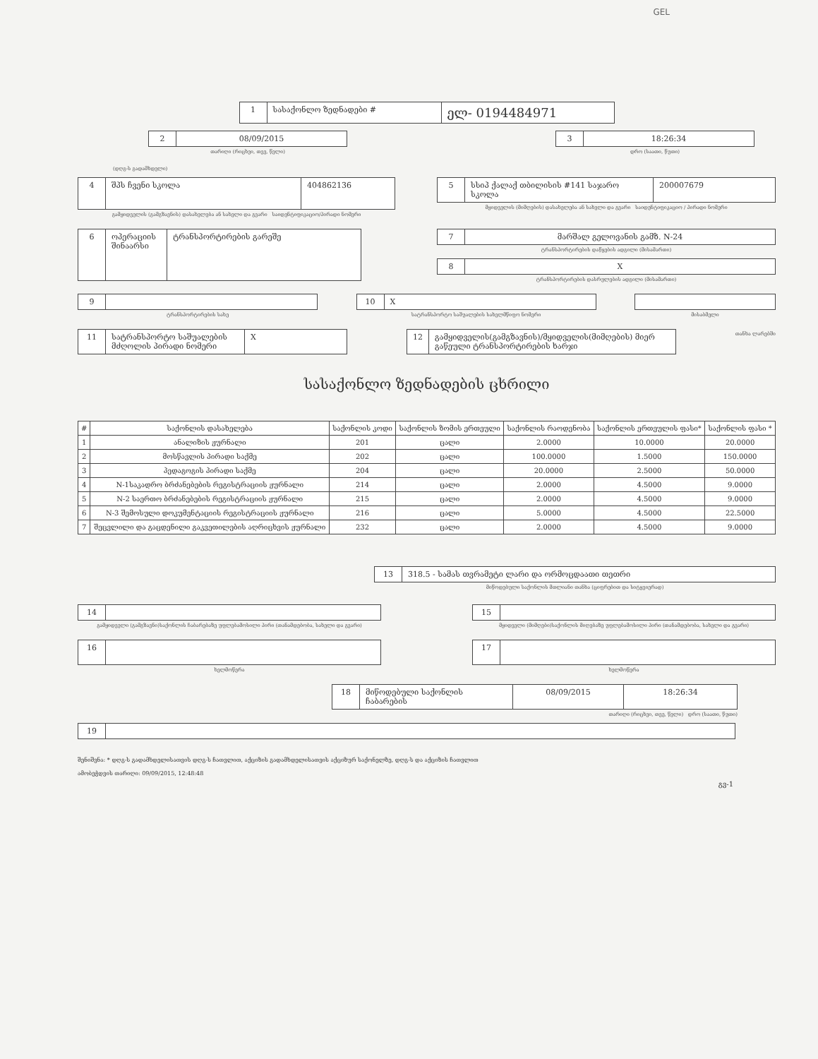GEL
1 სასაქონლო ზედნადები #
ელ- 0194484971
2 08/09/2015
თარიღი (რიცხვი, თვე, წელი)
3 18:26:34
დრო (საათი, წუთი)
(დღგ-ს გადამხდელი)
4
შპს ჩვენი სკოლა
404862136
გამყიდველის (გამგზავნის) დასახელება ან სახელი და გვარი საიდენტიფიკაციო/პირადი ნომერი
5 სსიპ ქალაქ თბილისის #141 საჯარო სკოლა 200007679
მყიდველის (მიმღების) დასახელება ან სახელი და გვარი საიდენტიფიკაციო / პირადი ნომერი
6 ოპერაციის შინაარსი
ტრანსპორტირების გარეშე
7 მარშალ გელოვანის გამზ. N-24
ტრანსპორტირების დაწყების ადგილი (მისამართი)
8 X
ტრანსპორტირების დასრულების ადგილი (მისამართი)
9
ტრანსპორტირების სახე
10 X
სატრანსპორტო საშუალების სახელმწიფო ნომერი
მისაბმელი
11 სატრანსპორტო საშუალების მძღოლის პირადი ნომერი
X
12 გამყიდველის(გამგზავნის)/მყიდველის(მიმღების) მიერ გაწეული ტრანსპორტირების ხარჯი
თანხა ლარებში
სასაქონლო ზედნადების ცხრილი
| # | საქონლის დასახელება | საქონლის კოდი | საქონლის ზომის ერთეული | საქონლის რაოდენობა | საქონლის ერთეულის ფასი* | საქონლის ფასი * |
| --- | --- | --- | --- | --- | --- | --- |
| 1 | ანალიზის ჟურნალი | 201 | ცალი | 2.0000 | 10.0000 | 20.0000 |
| 2 | მოსწავლის პირადი საქმე | 202 | ცალი | 100.0000 | 1.5000 | 150.0000 |
| 3 | პედაგოგის პირადი საქმე | 204 | ცალი | 20.0000 | 2.5000 | 50.0000 |
| 4 | N-1საკადრო ბრძანებების რეგისტრაციის ჟურნალი | 214 | ცალი | 2.0000 | 4.5000 | 9.0000 |
| 5 | N-2 საერთო ბრძანებების რეგისტრაციის ჟურნალი | 215 | ცალი | 2.0000 | 4.5000 | 9.0000 |
| 6 | N-3 შემოსული დოკუმენტაციის რეგისტრაციის ჟურნალი | 216 | ცალი | 5.0000 | 4.5000 | 22.5000 |
| 7 | შეცვლილი და გაცდენილი გაკვეთილების აღრიცხვის ჟურნალი | 232 | ცალი | 2.0000 | 4.5000 | 9.0000 |
13 318.5 - სამას თვრამეტი ლარი და ორმოცდაათი თეთრი
მიწოდებული საქონლის მთლიანი თანხა (ციფრებით და სიტყვიერად)
14
გამყიდველი (გამგზავნი)საქონლის ჩაბარებაზე უფლებამოსილი პირი (თანამდებობა, სახელი და გვარი)
15
მყიდველი (მიმღები)საქონლის მიღებაზე უფლებამოსილი პირი (თანამდებობა, სახელი და გვარი)
16
ხელმოწერა
17
ხელმოწერა
18 მიწოდებული საქონლის ჩაბარების 08/09/2015 18:26:34
თარიღი (რიცხვი, თვე, წელი) დრო (საათი, წუთი)
19
შენიშვნა: * დღგ-ს გადამხდელისათვის დღგ-ს ჩათვლით, აქციზის გადამხდელისათვის აქციზურ საქონელზე, დღგ-ს და აქციზის ჩათვლით
ამობეჭდვის თარიღი: 09/09/2015, 12:48:48
გვ-1